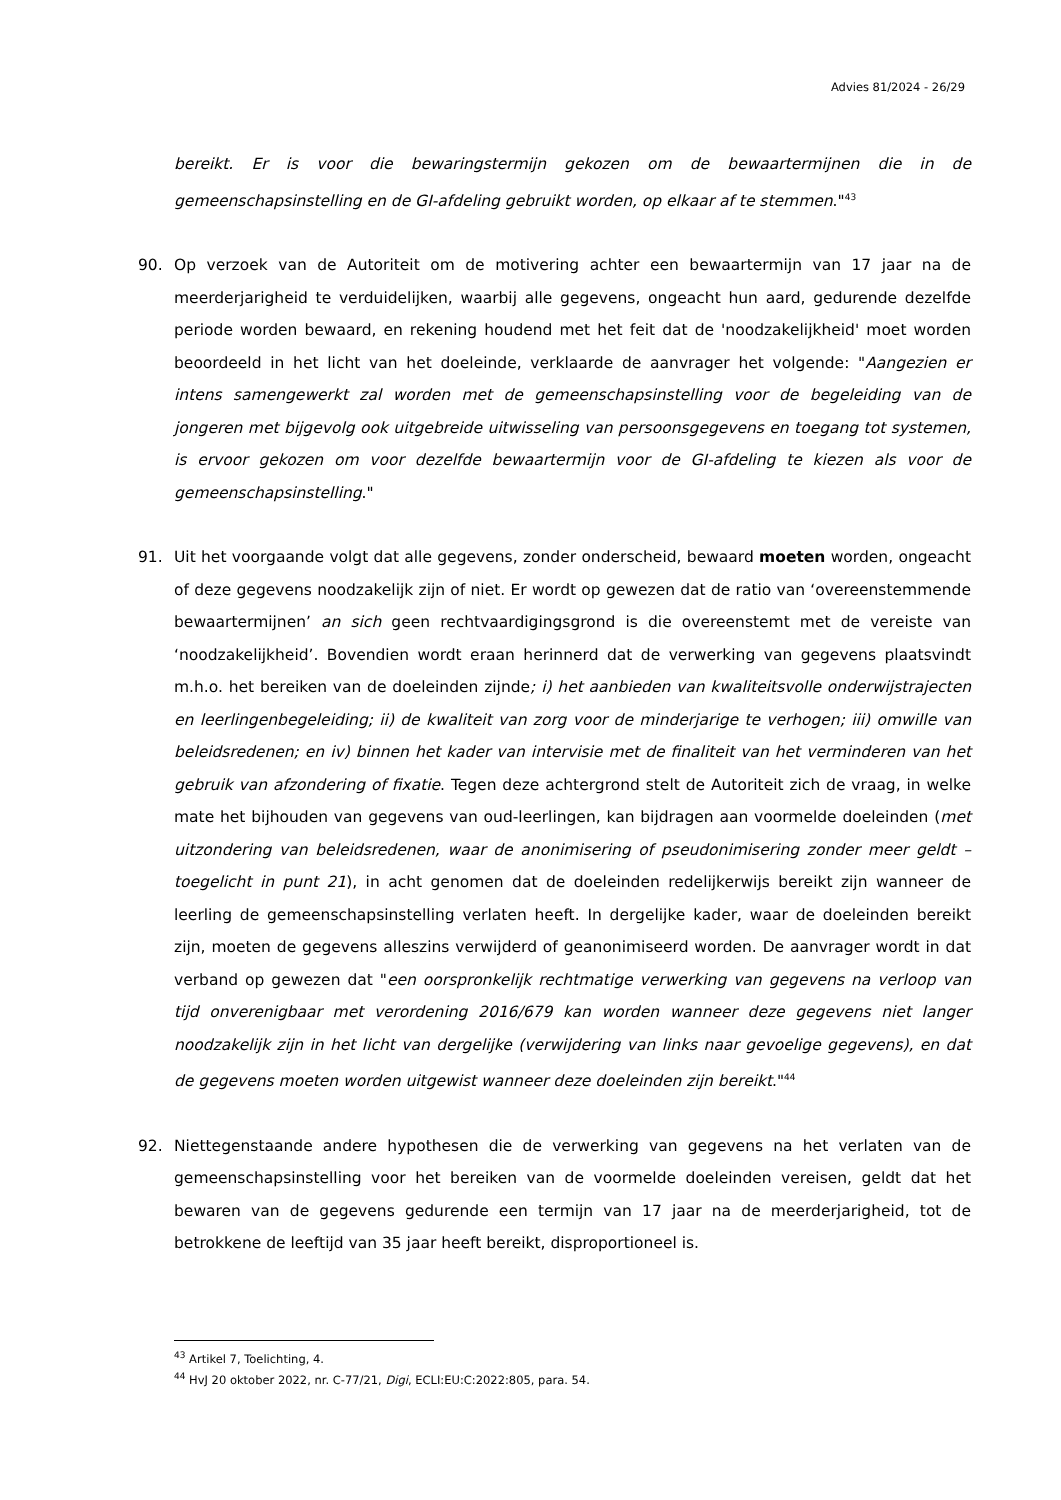Advies 81/2024 - 26/29
bereikt. Er is voor die bewaringstermijn gekozen om de bewaartermijnen die in de gemeenschapsinstelling en de GI-afdeling gebruikt worden, op elkaar af te stemmen."<sup>43</sup>
90. Op verzoek van de Autoriteit om de motivering achter een bewaartermijn van 17 jaar na de meerderjarigheid te verduidelijken, waarbij alle gegevens, ongeacht hun aard, gedurende dezelfde periode worden bewaard, en rekening houdend met het feit dat de 'noodzakelijkheid' moet worden beoordeeld in het licht van het doeleinde, verklaarde de aanvrager het volgende: "Aangezien er intens samengewerkt zal worden met de gemeenschapsinstelling voor de begeleiding van de jongeren met bijgevolg ook uitgebreide uitwisseling van persoonsgegevens en toegang tot systemen, is ervoor gekozen om voor dezelfde bewaartermijn voor de GI-afdeling te kiezen als voor de gemeenschapsinstelling."
91. Uit het voorgaande volgt dat alle gegevens, zonder onderscheid, bewaard moeten worden, ongeacht of deze gegevens noodzakelijk zijn of niet. Er wordt op gewezen dat de ratio van ‘overeenstemmende bewaartermijnen’ an sich geen rechtvaardigingsgrond is die overeenstemt met de vereiste van ‘noodzakelijkheid’. Bovendien wordt eraan herinnerd dat de verwerking van gegevens plaatsvindt m.h.o. het bereiken van de doeleinden zijnde; i) het aanbieden van kwaliteitsvolle onderwijstrajecten en leerlingenbegeleiding; ii) de kwaliteit van zorg voor de minderjarige te verhogen; iii) omwille van beleidsredenen; en iv) binnen het kader van intervisie met de finaliteit van het verminderen van het gebruik van afzondering of fixatie. Tegen deze achtergrond stelt de Autoriteit zich de vraag, in welke mate het bijhouden van gegevens van oud-leerlingen, kan bijdragen aan voormelde doeleinden (met uitzondering van beleidsredenen, waar de anonimisering of pseudonimisering zonder meer geldt – toegelicht in punt 21), in acht genomen dat de doeleinden redelijkerwijs bereikt zijn wanneer de leerling de gemeenschapsinstelling verlaten heeft. In dergelijke kader, waar de doeleinden bereikt zijn, moeten de gegevens alleszins verwijderd of geanonimiseerd worden. De aanvrager wordt in dat verband op gewezen dat "een oorspronkelijk rechtmatige verwerking van gegevens na verloop van tijd onverenigbaar met verordening 2016/679 kan worden wanneer deze gegevens niet langer noodzakelijk zijn in het licht van dergelijke (verwijdering van links naar gevoelige gegevens), en dat de gegevens moeten worden uitgewist wanneer deze doeleinden zijn bereikt."<sup>44</sup>
92. Niettegenstaande andere hypothesen die de verwerking van gegevens na het verlaten van de gemeenschapsinstelling voor het bereiken van de voormelde doeleinden vereisen, geldt dat het bewaren van de gegevens gedurende een termijn van 17 jaar na de meerderjarigheid, tot de betrokkene de leeftijd van 35 jaar heeft bereikt, disproportioneel is.
<sup>43</sup> Artikel 7, Toelichting, 4.
<sup>44</sup> HvJ 20 oktober 2022, nr. C-77/21, Digi, ECLI:EU:C:2022:805, para. 54.